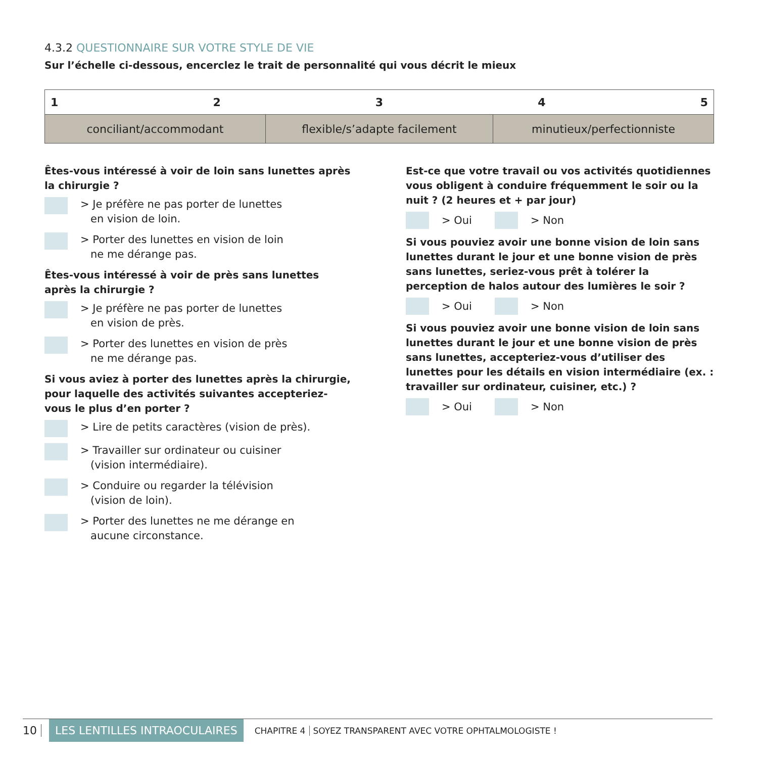4.3.2 QUESTIONNAIRE SUR VOTRE STYLE DE VIE
Sur l’échelle ci-dessous, encerclez le trait de personnalité qui vous décrit le mieux
| 1 2 3 4 5 | | |
| conciliant/accommodant | flexible/s’adapte facilement | minutieux/perfectionniste |
Êtes-vous intéressé à voir de loin sans lunettes après la chirurgie ?
> Je préfère ne pas porter de lunettes
en vision de loin.
> Porter des lunettes en vision de loin
ne me dérange pas.
Êtes-vous intéressé à voir de près sans lunettes après la chirurgie ?
> Je préfère ne pas porter de lunettes
en vision de près.
> Porter des lunettes en vision de près
ne me dérange pas.
Si vous aviez à porter des lunettes après la chirurgie, pour laquelle des activités suivantes accepteriez-vous le plus d’en porter ?
> Lire de petits caractères (vision de près).
> Travailler sur ordinateur ou cuisiner
(vision intermédiaire).
> Conduire ou regarder la télévision
(vision de loin).
> Porter des lunettes ne me dérange en
aucune circonstance.
Est-ce que votre travail ou vos activités quotidiennes vous obligent à conduire fréquemment le soir ou la nuit ? (2 heures et + par jour)
> Oui > Non
Si vous pouviez avoir une bonne vision de loin sans lunettes durant le jour et une bonne vision de près sans lunettes, seriez-vous prêt à tolérer la perception de halos autour des lumières le soir ?
> Oui > Non
Si vous pouviez avoir une bonne vision de loin sans lunettes durant le jour et une bonne vision de près sans lunettes, accepteriez-vous d’utiliser des lunettes pour les détails en vision intermédiaire (ex. : travailler sur ordinateur, cuisiner, etc.) ?
> Oui > Non
10 LES LENTILLES INTRAOCULAIRES CHAPITRE 4 SOYEZ TRANSPARENT AVEC VOTRE OPHTALMOLOGISTE !